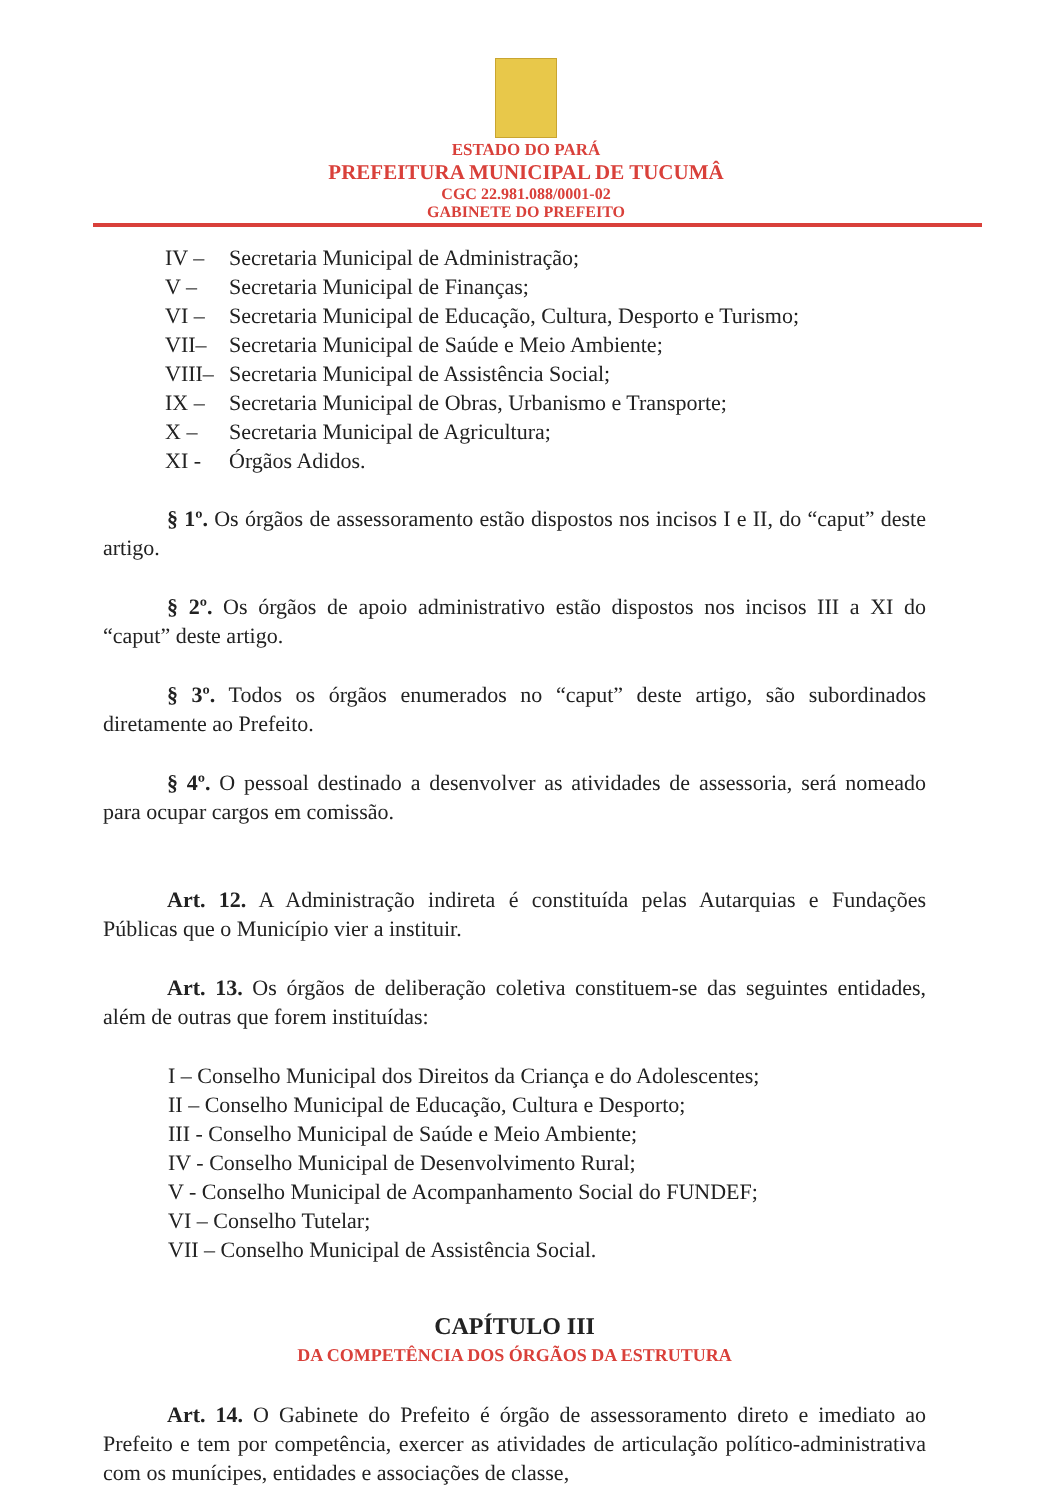ESTADO DO PARÁ
PREFEITURA MUNICIPAL DE TUCUMÂ
CGC 22.981.088/0001-02
GABINETE DO PREFEITO
IV – Secretaria Municipal de Administração;
V – Secretaria Municipal de Finanças;
VI – Secretaria Municipal de Educação, Cultura, Desporto e Turismo;
VII– Secretaria Municipal de Saúde e Meio Ambiente;
VIII– Secretaria Municipal de Assistência Social;
IX – Secretaria Municipal de Obras, Urbanismo e Transporte;
X – Secretaria Municipal de Agricultura;
XI - Órgãos Adidos.
§ 1º. Os órgãos de assessoramento estão dispostos nos incisos I e II, do “caput” deste artigo.
§ 2º. Os órgãos de apoio administrativo estão dispostos nos incisos III a XI do “caput” deste artigo.
§ 3º. Todos os órgãos enumerados no “caput” deste artigo, são subordinados diretamente ao Prefeito.
§ 4º. O pessoal destinado a desenvolver as atividades de assessoria, será nomeado para ocupar cargos em comissão.
Art. 12. A Administração indireta é constituída pelas Autarquias e Fundações Públicas que o Município vier a instituir.
Art. 13. Os órgãos de deliberação coletiva constituem-se das seguintes entidades, além de outras que forem instituídas:
I – Conselho Municipal dos Direitos da Criança e do Adolescentes;
II – Conselho Municipal de Educação, Cultura e Desporto;
III - Conselho Municipal de Saúde e Meio Ambiente;
IV - Conselho Municipal de Desenvolvimento Rural;
V - Conselho Municipal de Acompanhamento Social do FUNDEF;
VI – Conselho Tutelar;
VII – Conselho Municipal de Assistência Social.
CAPÍTULO III
DA COMPETÊNCIA DOS ÓRGÃOS DA ESTRUTURA
Art. 14. O Gabinete do Prefeito é órgão de assessoramento direto e imediato ao Prefeito e tem por competência, exercer as atividades de articulação político-administrativa com os munícipes, entidades e associações de classe,